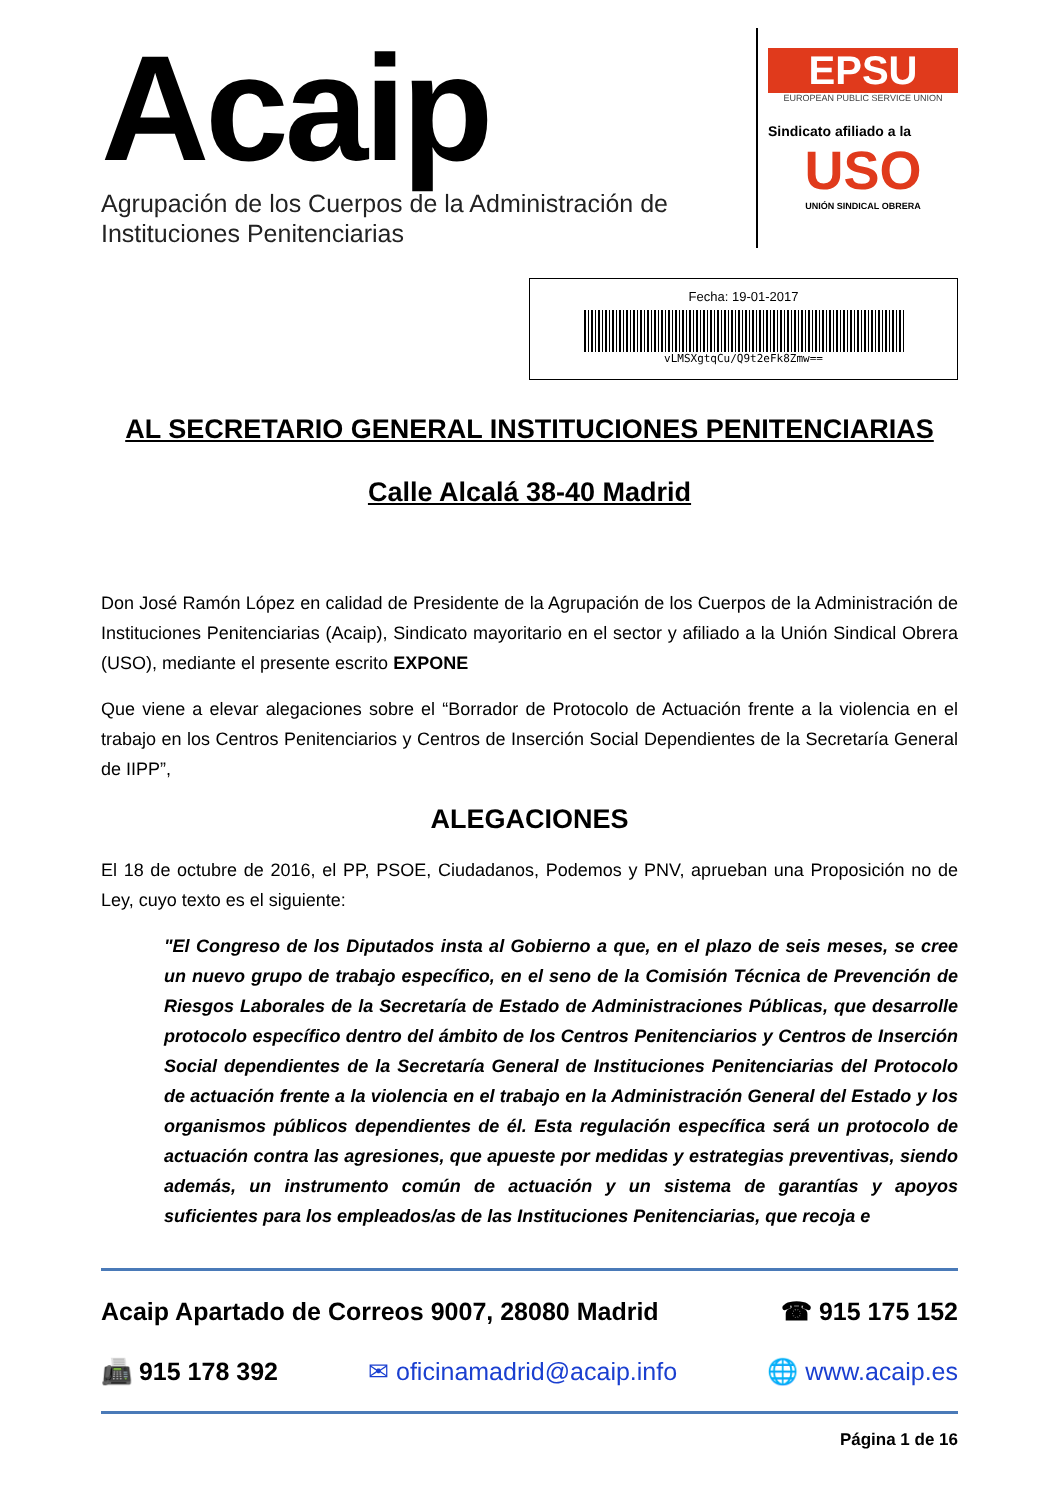Acaip
Agrupación de los Cuerpos de la Administración de
Instituciones Penitenciarias
EPSU
EUROPEAN PUBLIC SERVICE UNION
Sindicato afiliado a la
USO
UNIÓN SINDICAL OBRERA
Fecha: 19-01-2017
vLMSXgtqCu/Q9t2eFk8Zmw==
AL SECRETARIO GENERAL INSTITUCIONES PENITENCIARIAS
Calle Alcalá 38-40 Madrid
Don José Ramón López en calidad de Presidente de la Agrupación de los Cuerpos de la Administración de Instituciones Penitenciarias (Acaip), Sindicato mayoritario en el sector y afiliado a la Unión Sindical Obrera (USO), mediante el presente escrito EXPONE
Que viene a elevar alegaciones sobre el “Borrador de Protocolo de Actuación frente a la violencia en el trabajo en los Centros Penitenciarios y Centros de Inserción Social Dependientes de la Secretaría General de IIPP”,
ALEGACIONES
El 18 de octubre de 2016, el PP, PSOE, Ciudadanos, Podemos y PNV, aprueban una Proposición no de Ley, cuyo texto es el siguiente:
"El Congreso de los Diputados insta al Gobierno a que, en el plazo de seis meses, se cree un nuevo grupo de trabajo específico, en el seno de la Comisión Técnica de Prevención de Riesgos Laborales de la Secretaría de Estado de Administraciones Públicas, que desarrolle protocolo específico dentro del ámbito de los Centros Penitenciarios y Centros de Inserción Social dependientes de la Secretaría General de Instituciones Penitenciarias del Protocolo de actuación frente a la violencia en el trabajo en la Administración General del Estado y los organismos públicos dependientes de él. Esta regulación específica será un protocolo de actuación contra las agresiones, que apueste por medidas y estrategias preventivas, siendo además, un instrumento común de actuación y un sistema de garantías y apoyos suficientes para los empleados/as de las Instituciones Penitenciarias, que recoja e
Acaip Apartado de Correos 9007, 28080 Madrid ☎ 915 175 152
📠 915 178 392 ✉ oficinamadrid@acaip.info 🌐 www.acaip.es
Página 1 de 16